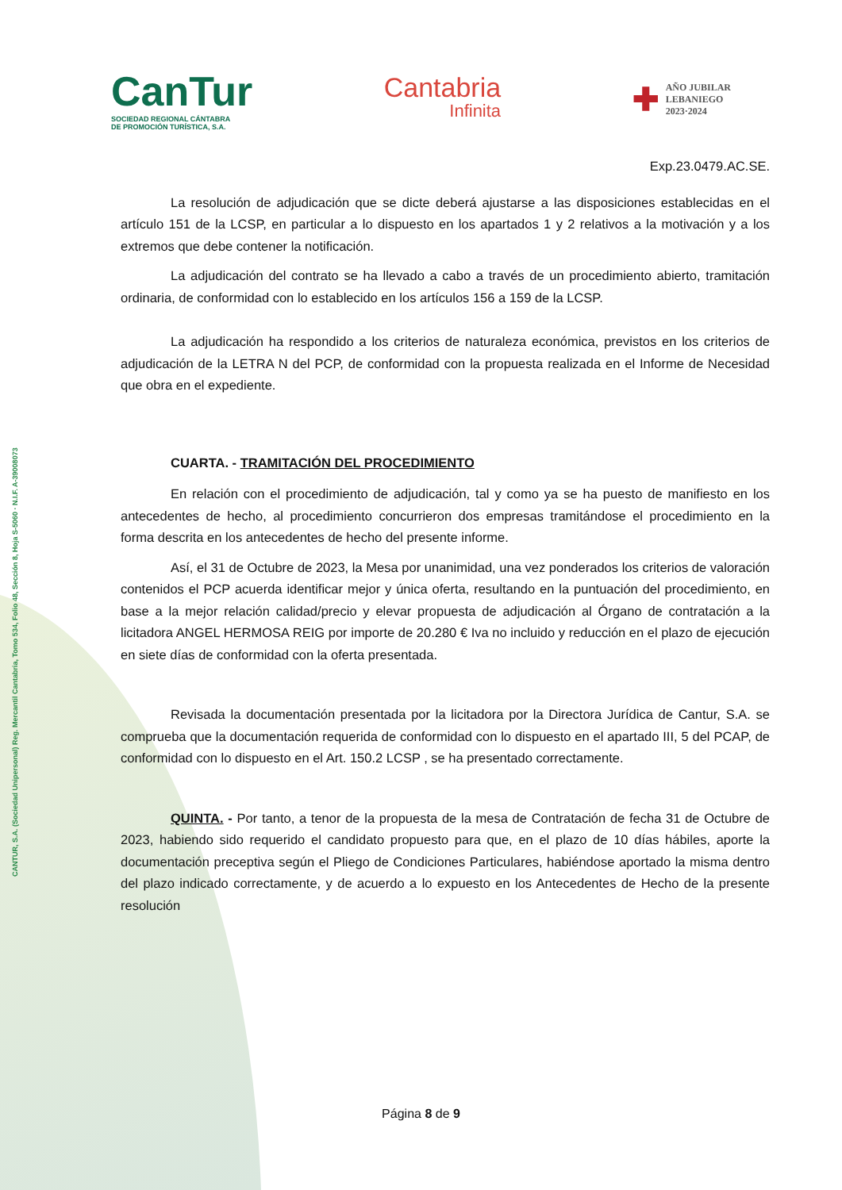CANTUR, S.A. (Sociedad Unipersonal) Reg. Mercantil Cantabria, Tomo 534, Folio 48, Sección 8, Hoja S-5060 · N.I.F. A-39008073
CanTur
SOCIEDAD REGIONAL CÁNTABRA
DE PROMOCIÓN TURÍSTICA, S.A.
Cantabria
Infinita
✚ AÑO JUBILAR
LEBANIEGO
2023·2024
Exp.23.0479.AC.SE.
La resolución de adjudicación que se dicte deberá ajustarse a las disposiciones establecidas en el artículo 151 de la LCSP, en particular a lo dispuesto en los apartados 1 y 2 relativos a la motivación y a los extremos que debe contener la notificación.
La adjudicación del contrato se ha llevado a cabo a través de un procedimiento abierto, tramitación ordinaria, de conformidad con lo establecido en los artículos 156 a 159 de la LCSP.
La adjudicación ha respondido a los criterios de naturaleza económica, previstos en los criterios de adjudicación de la LETRA N del PCP, de conformidad con la propuesta realizada en el Informe de Necesidad que obra en el expediente.
CUARTA. - TRAMITACIÓN DEL PROCEDIMIENTO
En relación con el procedimiento de adjudicación, tal y como ya se ha puesto de manifiesto en los antecedentes de hecho, al procedimiento concurrieron dos empresas tramitándose el procedimiento en la forma descrita en los antecedentes de hecho del presente informe.
Así, el 31 de Octubre de 2023, la Mesa por unanimidad, una vez ponderados los criterios de valoración contenidos el PCP acuerda identificar mejor y única oferta, resultando en la puntuación del procedimiento, en base a la mejor relación calidad/precio y elevar propuesta de adjudicación al Órgano de contratación a la licitadora ANGEL HERMOSA REIG por importe de 20.280 € Iva no incluido y reducción en el plazo de ejecución en siete días de conformidad con la oferta presentada.
Revisada la documentación presentada por la licitadora por la Directora Jurídica de Cantur, S.A. se comprueba que la documentación requerida de conformidad con lo dispuesto en el apartado III, 5 del PCAP, de conformidad con lo dispuesto en el Art. 150.2 LCSP , se ha presentado correctamente.
QUINTA. - Por tanto, a tenor de la propuesta de la mesa de Contratación de fecha 31 de Octubre de 2023, habiendo sido requerido el candidato propuesto para que, en el plazo de 10 días hábiles, aporte la documentación preceptiva según el Pliego de Condiciones Particulares, habiéndose aportado la misma dentro del plazo indicado correctamente, y de acuerdo a lo expuesto en los Antecedentes de Hecho de la presente resolución
Página 8 de 9